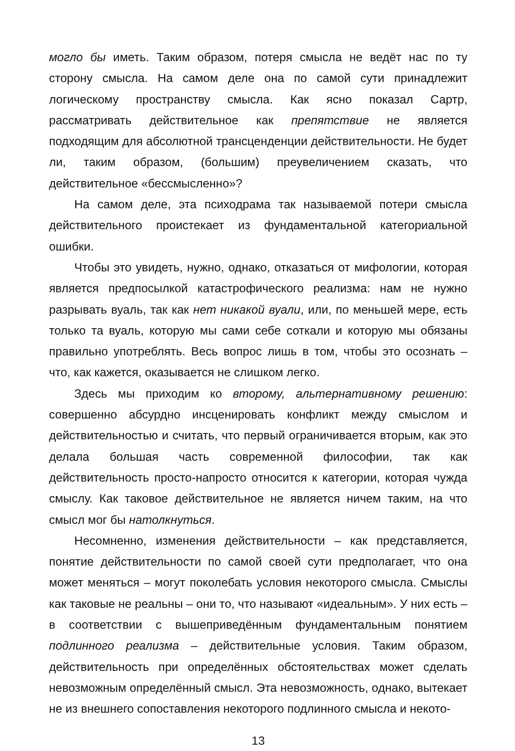могло бы иметь. Таким образом, потеря смысла не ведёт нас по ту сторону смысла. На самом деле она по самой сути принадлежит логическому пространству смысла. Как ясно показал Сартр, рассматривать действительное как препятствие не является подходящим для абсолютной трансценденции действительности. Не будет ли, таким образом, (большим) преувеличением сказать, что действительное «бессмысленно»?
На самом деле, эта психодрама так называемой потери смысла действительного проистекает из фундаментальной категориальной ошибки.
Чтобы это увидеть, нужно, однако, отказаться от мифологии, которая является предпосылкой катастрофического реализма: нам не нужно разрывать вуаль, так как нет никакой вуали, или, по меньшей мере, есть только та вуаль, которую мы сами себе соткали и которую мы обязаны правильно употреблять. Весь вопрос лишь в том, чтобы это осознать – что, как кажется, оказывается не слишком легко.
Здесь мы приходим ко второму, альтернативному решению: совершенно абсурдно инсценировать конфликт между смыслом и действительностью и считать, что первый ограничивается вторым, как это делала большая часть современной философии, так как действительность просто-напросто относится к категории, которая чужда смыслу. Как таковое действительное не является ничем таким, на что смысл мог бы натолкнуться.
Несомненно, изменения действительности – как представляется, понятие действительности по самой своей сути предполагает, что она может меняться – могут поколебать условия некоторого смысла. Смыслы как таковые не реальны – они то, что называют «идеальным». У них есть – в соответствии с вышеприведённым фундаментальным понятием подлинного реализма – действительные условия. Таким образом, действительность при определённых обстоятельствах может сделать невозможным определённый смысл. Эта невозможность, однако, вытекает не из внешнего сопоставления некоторого подлинного смысла и некото-
13